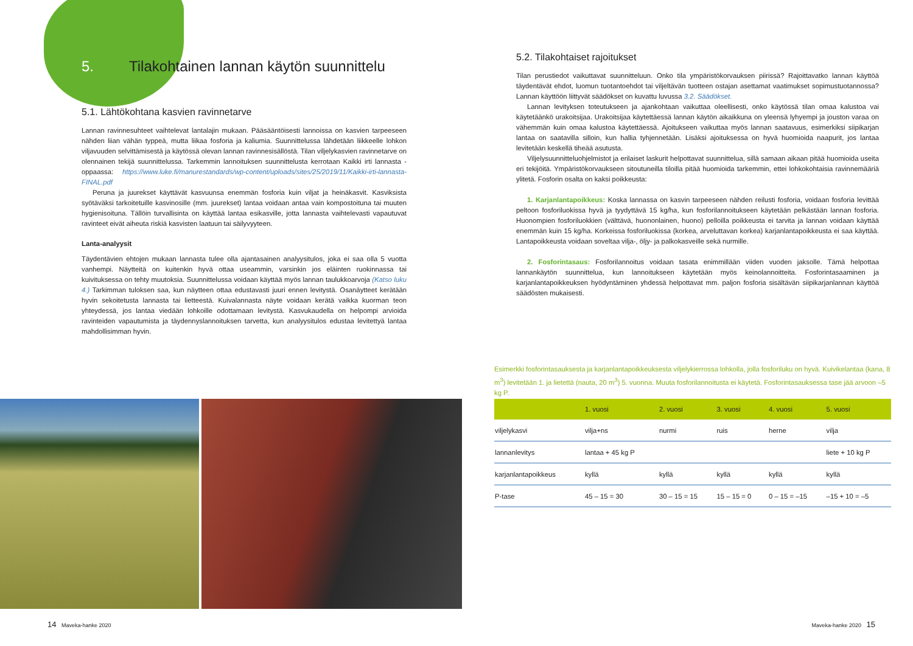5. Tilakohtainen lannan käytön suunnittelu
5.1. Lähtökohtana kasvien ravinnetarve
Lannan ravinnesuhteet vaihtelevat lantalajin mukaan. Pääsääntöisesti lannoissa on kasvien tarpeeseen nähden liian vähän typpeä, mutta liikaa fosforia ja kaliumia. Suunnittelussa lähdetään liikkeelle lohkon viljavuuden selvittämisestä ja käytössä olevan lannan ravinnesisällöstä. Tilan viljelykasvien ravinnetarve on olennainen tekijä suunnittelussa. Tarkemmin lannoituksen suunnittelusta kerrotaan Kaikki irti lannasta -oppaassa: https://www.luke.fi/manurestandards/wp-content/uploads/sites/25/2019/11/Kaikki-irti-lannasta-FINAL.pdf
Peruna ja juurekset käyttävät kasvuunsa enemmän fosforia kuin viljat ja heinäkasvit. Kasviksista syötäväksi tarkoitetuille kasvinosille (mm. juurekset) lantaa voidaan antaa vain kompostoituna tai muuten hygienisoituna. Tällöin turvallisinta on käyttää lantaa esikasville, jotta lannasta vaihtelevasti vapautuvat ravinteet eivät aiheuta riskiä kasvisten laatuun tai säilyvyyteen.
Lanta-analyysit
Täydentävien ehtojen mukaan lannasta tulee olla ajantasainen analyysitulos, joka ei saa olla 5 vuotta vanhempi. Näytteitä on kuitenkin hyvä ottaa useammin, varsinkin jos eläinten ruokinnassa tai kuivituksessa on tehty muutoksia. Suunnittelussa voidaan käyttää myös lannan taulukkoarvoja (Katso luku 4.) Tarkimman tuloksen saa, kun näytteen ottaa edustavasti juuri ennen levitystä. Osanäytteet kerätään hyvin sekoitetusta lannasta tai lietteestä. Kuivalannasta näyte voidaan kerätä vaikka kuorman teon yhteydessä, jos lantaa viedään lohkoille odottamaan levitystä. Kasvukaudella on helpompi arvioida ravinteiden vapautumista ja täydennyslannoituksen tarvetta, kun analyysitulos edustaa levitettyä lantaa mahdollisimman hyvin.
5.2. Tilakohtaiset rajoitukset
Tilan perustiedot vaikuttavat suunnitteluun. Onko tila ympäristökorvauksen piirissä? Rajoittavatko lannan käyttöä täydentävät ehdot, luomun tuotantoehdot tai viljeltävän tuotteen ostajan asettamat vaatimukset sopimustuotannossa? Lannan käyttöön liittyvät säädökset on kuvattu luvussa 3.2. Säädökset.
Lannan levityksen toteutukseen ja ajankohtaan vaikuttaa oleellisesti, onko käytössä tilan omaa kalustoa vai käytetäänkö urakoitsijaa. Urakoitsijaa käytettäessä lannan käytön aikaikkuna on yleensä lyhyempi ja jouston varaa on vähemmän kuin omaa kalustoa käytettäessä. Ajoitukseen vaikuttaa myös lannan saatavuus, esimerkiksi siipikarjan lantaa on saatavilla silloin, kun hallia tyhjennetään. Lisäksi ajoituksessa on hyvä huomioida naapurit, jos lantaa levitetään keskellä tiheää asutusta.
Viljelysuunnitteluohjelmistot ja erilaiset laskurit helpottavat suunnittelua, sillä samaan aikaan pitää huomioida useita eri tekijöitä. Ympäristökorvaukseen sitoutuneilla tiloilla pitää huomioida tarkemmin, ettei lohkokohtaisia ravinnemääriä ylitetä. Fosforin osalta on kaksi poikkeusta:
1. Karjanlantapoikkeus: Koska lannassa on kasvin tarpeeseen nähden reilusti fosforia, voidaan fosforia levittää peltoon fosforiluokissa hyvä ja tyydyttävä 15 kg/ha, kun fosforilannoitukseen käytetään pelkästään lannan fosforia. Huonompien fosforiluokkien (välttävä, huononlainen, huono) pelloilla poikkeusta ei tarvita ja lannan voidaan käyttää enemmän kuin 15 kg/ha. Korkeissa fosforiluokissa (korkea, arveluttavan korkea) karjanlantapoikkeusta ei saa käyttää. Lantapoikkeusta voidaan soveltaa vilja-, öljy- ja palkokasveille sekä nurmille.
2. Fosforintasaus: Fosforilannoitus voidaan tasata enimmillään viiden vuoden jaksolle. Tämä helpottaa lannankäytön suunnittelua, kun lannoitukseen käytetään myös keinolannoitteita. Fosforintasaaminen ja karjanlantapoikkeuksen hyödyntäminen yhdessä helpottavat mm. paljon fosforia sisältävän siipikarjanlannan käyttöä säädösten mukaisesti.
Esimerkki fosforintasauksesta ja karjanlantapoikkeuksesta viljelykierrossa lohkolla, jolla fosforiluku on hyvä. Kuivikelantaa (kana, 8 m<sup>3</sup>) levitetään 1. ja lietettä (nauta, 20 m<sup>3</sup>) 5. vuonna. Muuta fosforilannoitusta ei käytetä. Fosforintasauksessa tase jää arvoon –5 kg P.
| | 1. vuosi | 2. vuosi | 3. vuosi | 4. vuosi | 5. vuosi |
| --- | --- | --- | --- | --- | --- |
| viljelykasvi | vilja+ns | nurmi | ruis | herne | vilja |
| lannanlevitys | lantaa + 45 kg P | | | | liete + 10 kg P |
| karjanlantapoikkeus | kyllä | kyllä | kyllä | kyllä | kyllä |
| P-tase | 45 – 15 = 30 | 30 – 15 = 15 | 15 – 15 = 0 | 0 – 15 = –15 | –15 + 10 = –5 |
14 Maveka-hanke 2020 Maveka-hanke 2020 15